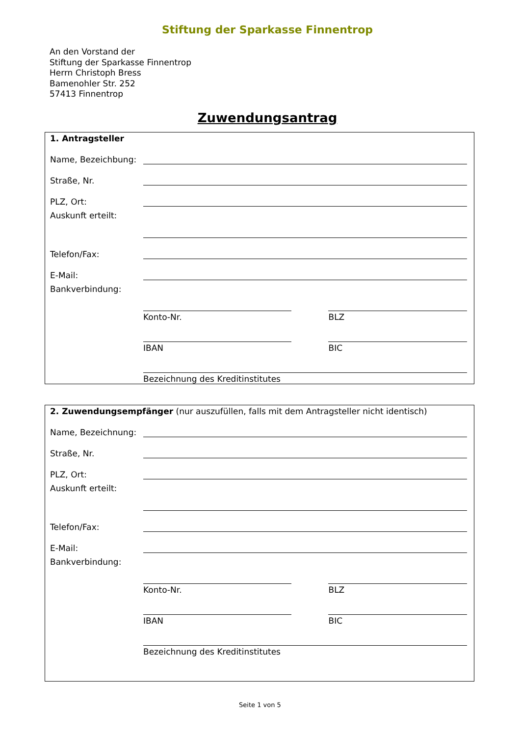Stiftung der Sparkasse Finnentrop
An den Vorstand der
Stiftung der Sparkasse Finnentrop
Herrn Christoph Bress
Bamenohler Str. 252
57413 Finnentrop
Zuwendungsantrag
1. Antragsteller
Name, Bezeichbung:
Straße, Nr.
PLZ, Ort:
Auskunft erteilt:
Telefon/Fax:
E-Mail:
Bankverbindung:
Konto-Nr. BLZ
IBAN BIC
Bezeichnung des Kreditinstitutes
2. Zuwendungsempfänger (nur auszufüllen, falls mit dem Antragsteller nicht identisch)
Name, Bezeichnung:
Straße, Nr.
PLZ, Ort:
Auskunft erteilt:
Telefon/Fax:
E-Mail:
Bankverbindung:
Konto-Nr. BLZ
IBAN BIC
Bezeichnung des Kreditinstitutes
Seite 1 von 5